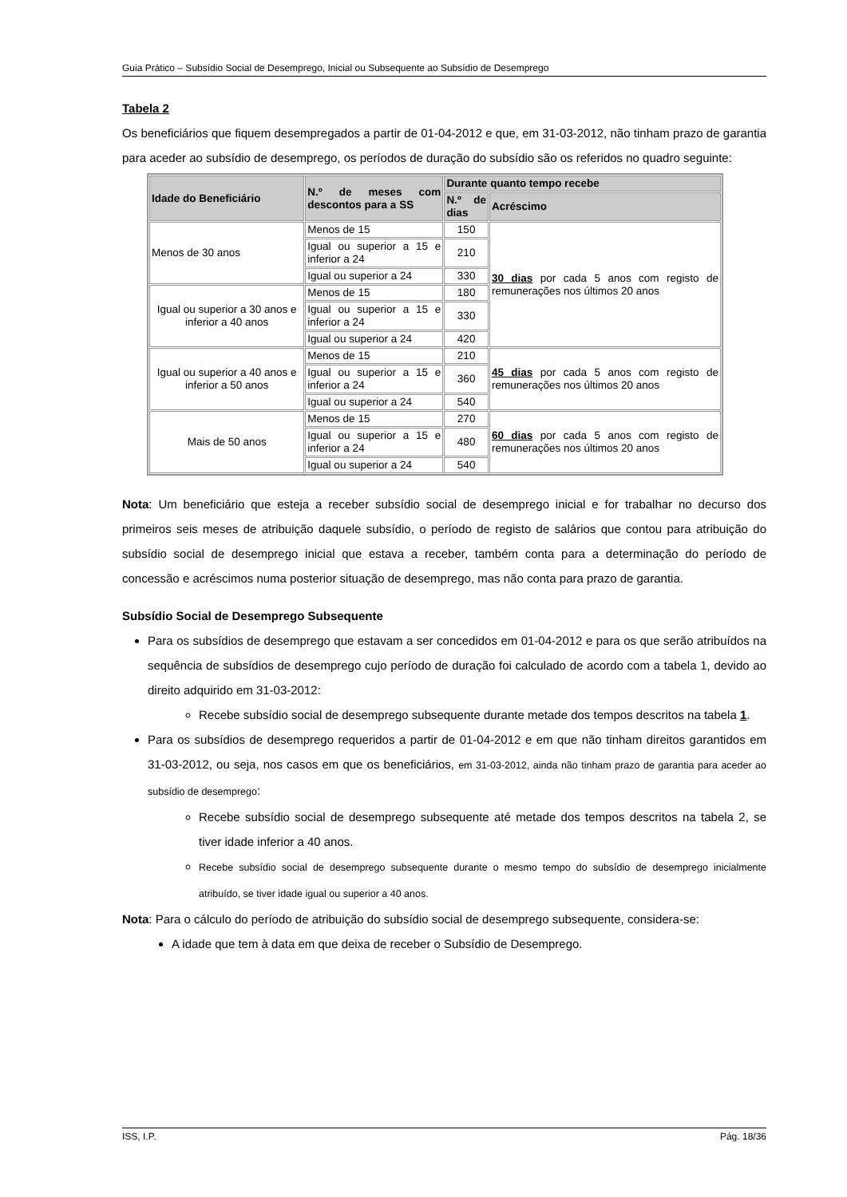Guia Prático – Subsídio Social de Desemprego, Inicial ou Subsequente ao Subsídio de Desemprego
Tabela 2
Os beneficiários que fiquem desempregados a partir de 01-04-2012 e que, em 31-03-2012, não tinham prazo de garantia para aceder ao subsídio de desemprego, os períodos de duração do subsídio são os referidos no quadro seguinte:
| Idade do Beneficiário | N.º de meses com descontos para a SS | Durante quanto tempo recebe | |
| --- | --- | --- | --- |
| | | N.º de dias | Acréscimo |
| Menos de 30 anos | Menos de 15 | 150 | 30 dias por cada 5 anos com registo de remunerações nos últimos 20 anos |
| | Igual ou superior a 15 e inferior a 24 | 210 | |
| | Igual ou superior a 24 | 330 | |
| Igual ou superior a 30 anos e inferior a 40 anos | Menos de 15 | 180 | |
| | Igual ou superior a 15 e inferior a 24 | 330 | |
| | Igual ou superior a 24 | 420 | |
| Igual ou superior a 40 anos e inferior a 50 anos | Menos de 15 | 210 | 45 dias por cada 5 anos com registo de remunerações nos últimos 20 anos |
| | Igual ou superior a 15 e inferior a 24 | 360 | |
| | Igual ou superior a 24 | 540 | |
| Mais de 50 anos | Menos de 15 | 270 | 60 dias por cada 5 anos com registo de remunerações nos últimos 20 anos |
| | Igual ou superior a 15 e inferior a 24 | 480 | |
| | Igual ou superior a 24 | 540 | |
Nota: Um beneficiário que esteja a receber subsídio social de desemprego inicial e for trabalhar no decurso dos primeiros seis meses de atribuição daquele subsídio, o período de registo de salários que contou para atribuição do subsídio social de desemprego inicial que estava a receber, também conta para a determinação do período de concessão e acréscimos numa posterior situação de desemprego, mas não conta para prazo de garantia.
Subsídio Social de Desemprego Subsequente
Para os subsídios de desemprego que estavam a ser concedidos em 01-04-2012 e para os que serão atribuídos na sequência de subsídios de desemprego cujo período de duração foi calculado de acordo com a tabela 1, devido ao direito adquirido em 31-03-2012:
Recebe subsídio social de desemprego subsequente durante metade dos tempos descritos na tabela 1.
Para os subsídios de desemprego requeridos a partir de 01-04-2012 e em que não tinham direitos garantidos em 31-03-2012, ou seja, nos casos em que os beneficiários, em 31-03-2012, ainda não tinham prazo de garantia para aceder ao subsídio de desemprego:
Recebe subsídio social de desemprego subsequente até metade dos tempos descritos na tabela 2, se tiver idade inferior a 40 anos.
Recebe subsídio social de desemprego subsequente durante o mesmo tempo do subsídio de desemprego inicialmente atribuído, se tiver idade igual ou superior a 40 anos.
Nota: Para o cálculo do período de atribuição do subsídio social de desemprego subsequente, considera-se:
A idade que tem à data em que deixa de receber o Subsídio de Desemprego.
ISS, I.P. Pág. 18/36